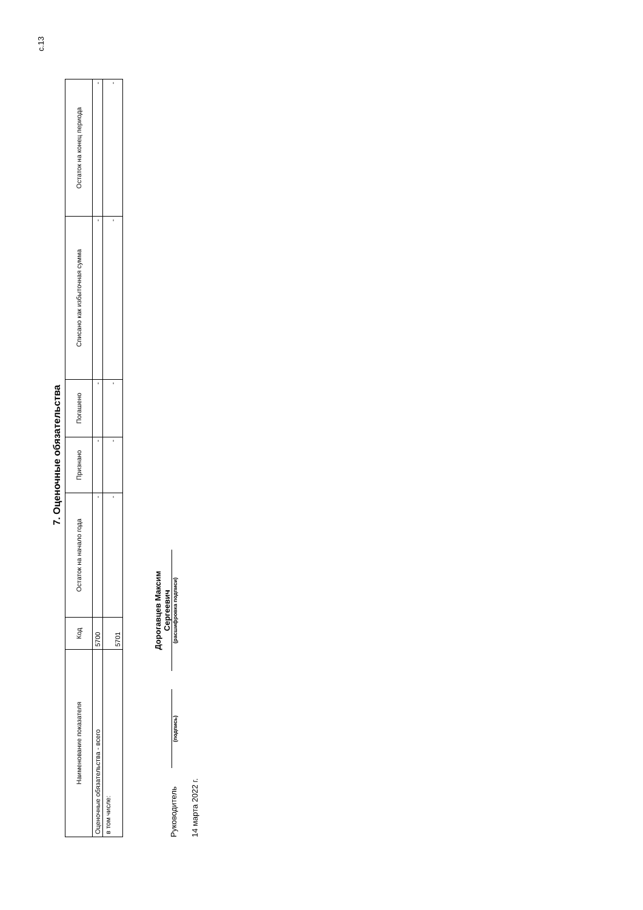с.13
7. Оценочные обязательства
| Наименование показателя | Код | Остаток на начало года | Признано | Погашено | Списано как избыточная сумма | Остаток на конец периода |
| --- | --- | --- | --- | --- | --- | --- |
| Оценочные обязательства - всего | 5700 | - | - | - | - | - |
| в том числе: | 5701 | - | - | - | - | - |
Руководитель
(подпись)
Дорогавцев Максим Сергеевич
(расшифровка подписи)
14 марта 2022 г.